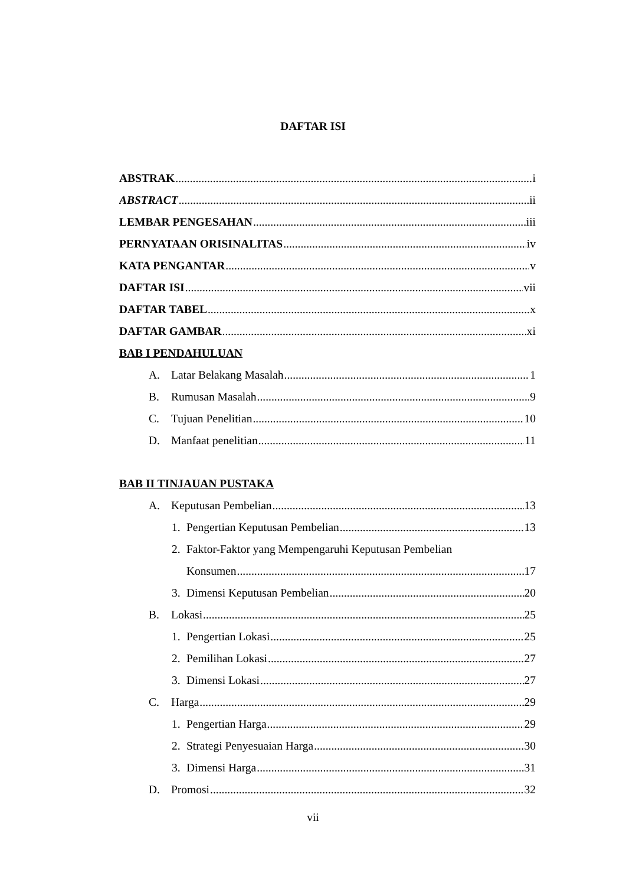DAFTAR ISI
ABSTRAK i
ABSTRACT ii
LEMBAR PENGESAHAN iii
PERNYATAAN ORISINALITAS iv
KATA PENGANTAR v
DAFTAR ISI vii
DAFTAR TABEL x
DAFTAR GAMBAR xi
BAB I PENDAHULUAN
A. Latar Belakang Masalah 1
B. Rumusan Masalah 9
C. Tujuan Penelitian 10
D. Manfaat penelitian 11
BAB II TINJAUAN PUSTAKA
A. Keputusan Pembelian 13
1. Pengertian Keputusan Pembelian 13
2. Faktor-Faktor yang Mempengaruhi Keputusan Pembelian
Konsumen 17
3. Dimensi Keputusan Pembelian 20
B. Lokasi 25
1. Pengertian Lokasi 25
2. Pemilihan Lokasi 27
3. Dimensi Lokasi 27
C. Harga 29
1. Pengertian Harga 29
2. Strategi Penyesuaian Harga 30
3. Dimensi Harga 31
D. Promosi 32
vii